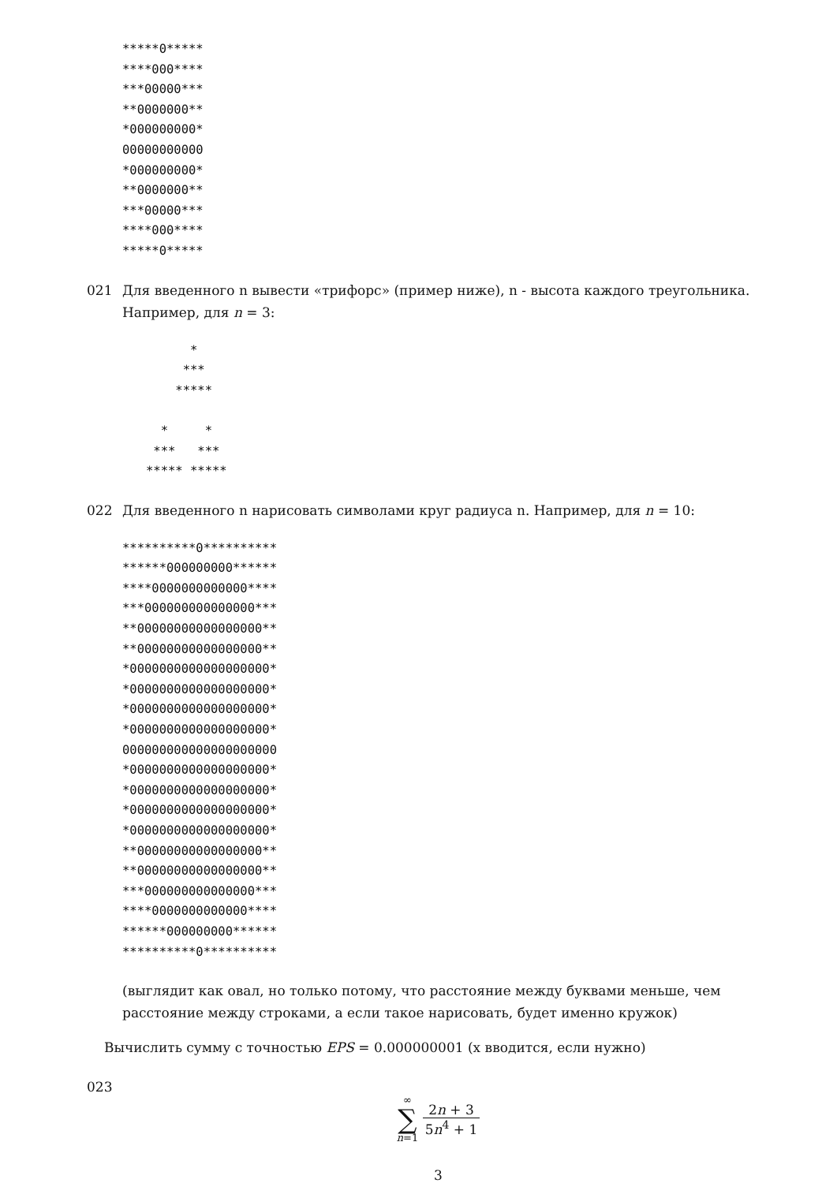*****0*****
****000****
***00000***
**0000000**
*000000000*
00000000000
*000000000*
**0000000**
***00000***
****000****
*****0*****
021 Для введенного n вывести «трифорс» (пример ниже), n - высота каждого треугольника. Например, для n = 3:
      *
     ***
    *****

  *     *
 ***   ***
***** *****
022 Для введенного n нарисовать символами круг радиуса n. Например, для n = 10:
**********0**********
******000000000******
****0000000000000****
***000000000000000***
**00000000000000000**
**00000000000000000**
*0000000000000000000*
*0000000000000000000*
*0000000000000000000*
*0000000000000000000*
000000000000000000000
*0000000000000000000*
*0000000000000000000*
*0000000000000000000*
*0000000000000000000*
**00000000000000000**
**00000000000000000**
***000000000000000***
****0000000000000****
******000000000******
**********0**********
(выглядит как овал, но только потому, что расстояние между буквами меньше, чем расстояние между строками, а если такое нарисовать, будет именно кружок)
Вычислить сумму с точностью EPS = 0.000000001 (x вводится, если нужно)
023
∞ ∑ n=1 2n + 3 5n<sup>4</sup> + 1
3